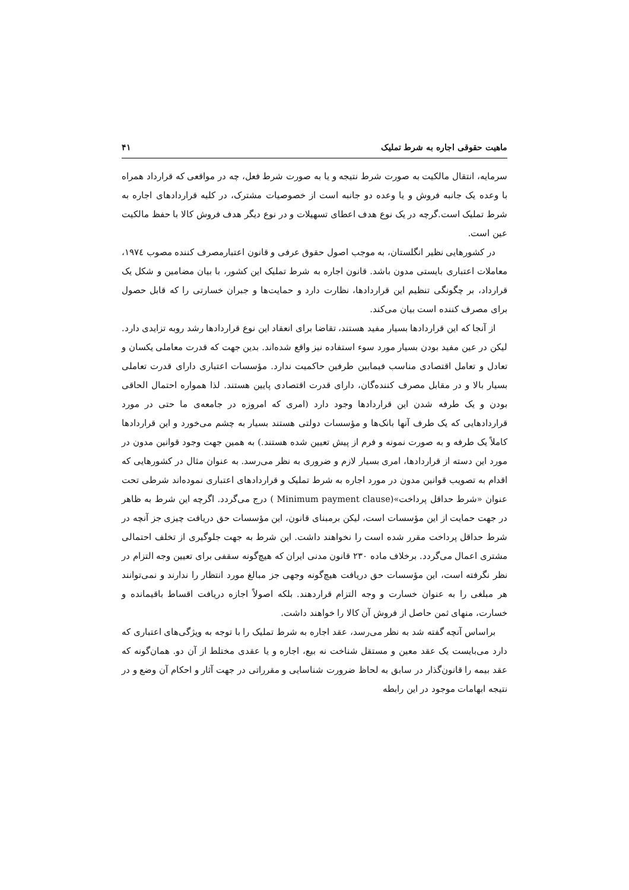ماهیت حقوقی اجاره به شرط تملیک ۴۱
سرمایه، انتقال مالکیت به صورت شرط نتیجه و یا به صورت شرط فعل، چه در مواقعی که قرارداد همراه با وعده یک جانبه فروش و یا وعده دو جانبه است از خصوصیات مشترک، در کلیه قراردادهای اجاره به شرط تملیک است.گرچه در یک نوع هدف اعطای تسهیلات و در نوع دیگر هدف فروش کالا با حفظ مالکیت عین است.
در کشورهایی نظیر انگلستان، به موجب اصول حقوق عرفی و قانون اعتبارمصرف کننده مصوب ۱۹۷٤، معاملات اعتباری بایستی مدون باشد. قانون اجاره به شرط تملیک این کشور، با بیان مضامین و شکل یک قرارداد، بر چگونگی تنظیم این قراردادها، نظارت دارد و حمایت‌ها و جبران خسارتی را که قابل حصول برای مصرف کننده است بیان می‌کند.
از آنجا که این قراردادها بسیار مفید هستند، تقاضا برای انعقاد این نوع قراردادها رشد روبه تزایدی دارد. لیکن در عین مفید بودن بسیار مورد سوء استفاده نیز واقع شده‌اند. بدین جهت که قدرت معاملی یکسان و تعادل و تعامل اقتصادی مناسب فیمابین طرفین حاکمیت ندارد. مؤسسات اعتباری دارای قدرت تعاملی بسیار بالا و در مقابل مصرف کننده‌گان، دارای قدرت اقتصادی پایین هستند. لذا همواره احتمال الحاقی بودن و یک طرفه شدن این قراردادها وجود دارد (امری که امروزه در جامعه‌ی ما حتی در مورد قراردادهایی که یک طرف آنها بانک‌ها و مؤسسات دولتی هستند بسیار به چشم می‌خورد و این قراردادها کاملاً یک طرفه و به صورت نمونه و فرم از پیش تعیین شده هستند.) به همین جهت وجود قوانین مدون در مورد این دسته از قراردادها، امری بسیار لازم و ضروری به نظر می‌رسد. به عنوان مثال در کشورهایی که اقدام به تصویب قوانین مدون در مورد اجاره به شرط تملیک و قراردادهای اعتباری نموده‌اند شرطی تحت عنوان «شرط حداقل پرداخت»(Minimum payment clause ) درج می‌گردد. اگرچه این شرط به ظاهر در جهت حمایت از این مؤسسات است، لیکن برمبنای قانون، این مؤسسات حق دریافت چیزی جز آنچه در شرط حداقل پرداخت مقرر شده است را نخواهند داشت. این شرط به جهت جلوگیری از تخلف احتمالی مشتری اعمال می‌گردد. برخلاف ماده ۲۳۰ قانون مدنی ایران که هیچ‌گونه سقفی برای تعیین وجه التزام در نظر نگرفته است، این مؤسسات حق دریافت هیچ‌گونه وجهی جز مبالغ مورد انتظار را ندارند و نمی‌توانند هر مبلغی را به عنوان خسارت و وجه التزام قراردهند. بلکه اصولاً اجازه دریافت اقساط باقیمانده و خسارت، منهای ثمن حاصل از فروش آن کالا را خواهند داشت.
براساس آنچه گفته شد به نظر می‌رسد، عقد اجاره به شرط تملیک را با توجه به ویژگی‌های اعتباری که دارد می‌بایست یک عقد معین و مستقل شناخت نه بیع، اجاره و یا عقدی مختلط از آن دو. همان‌گونه که عقد بیمه را قانون‌گذار در سابق به لحاظ ضرورت شناسایی و مقرراتی در جهت آثار و احکام آن وضع و در نتیجه ابهامات موجود در این رابطه